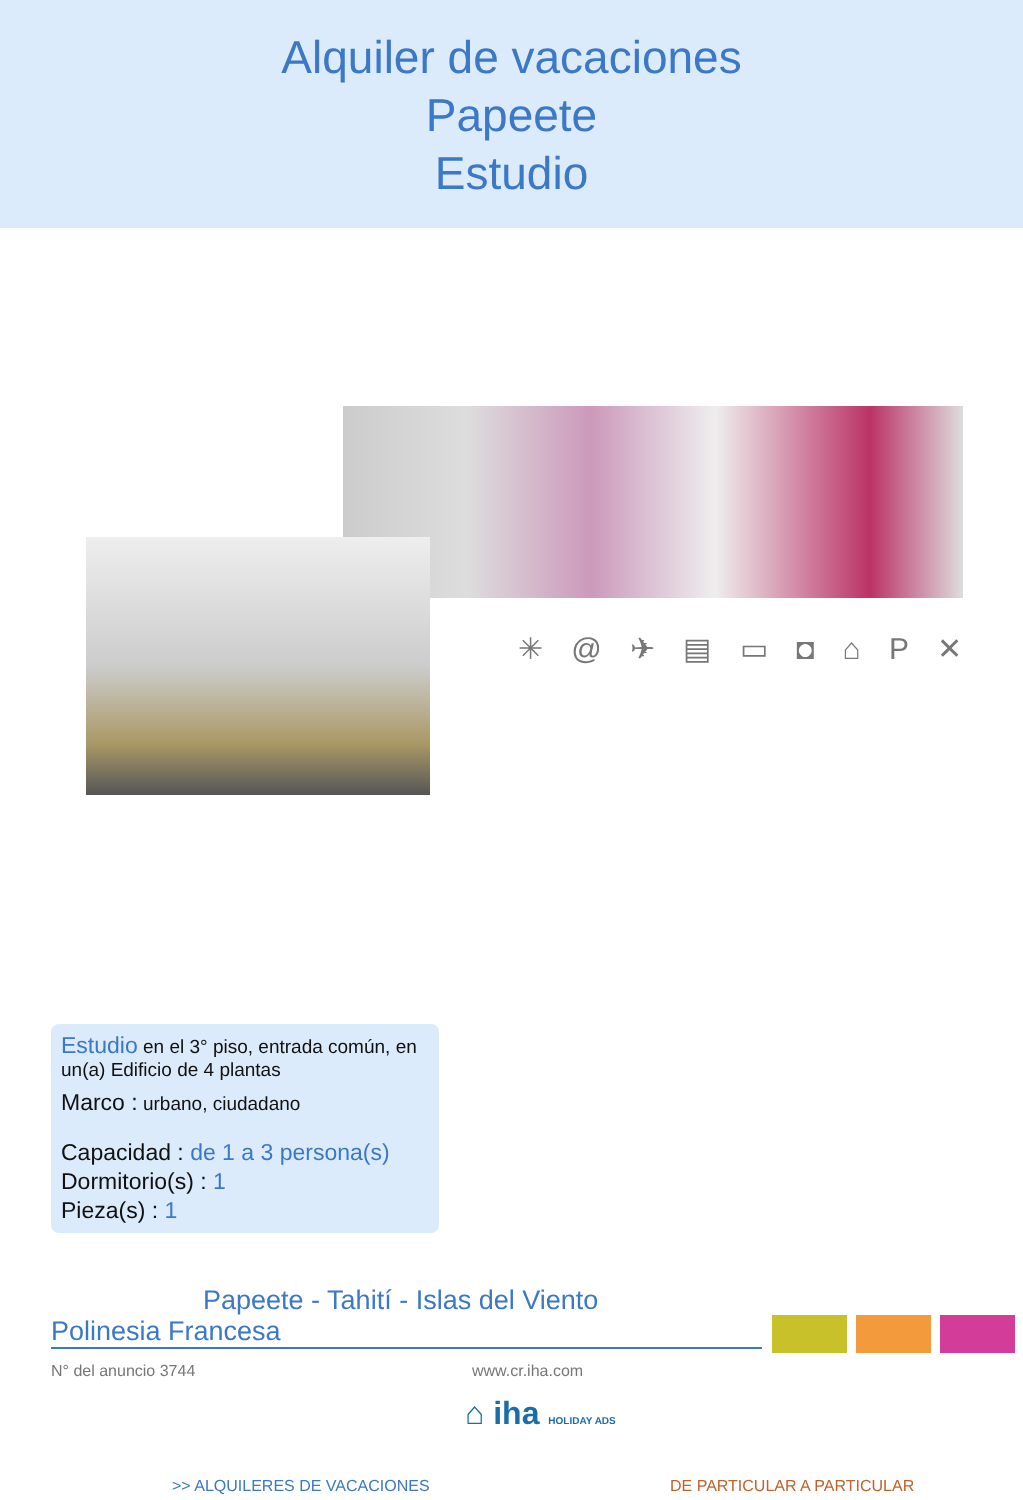Alquiler de vacaciones
Papeete
Estudio
✳ @ ✈ ▤ ▭ ◘ ⌂ P ✕
Estudio en el 3° piso, entrada común, en un(a) Edificio de 4 plantas
Marco : urbano, ciudadano
Capacidad : de 1 a 3 persona(s)
Dormitorio(s) : 1
Pieza(s) : 1
Papeete - Tahití - Islas del Viento
Polinesia Francesa
N° del anuncio 3744 www.cr.iha.com
⌂ iha HOLIDAY ADS
>> ALQUILERES DE VACACIONES DE PARTICULAR A PARTICULAR